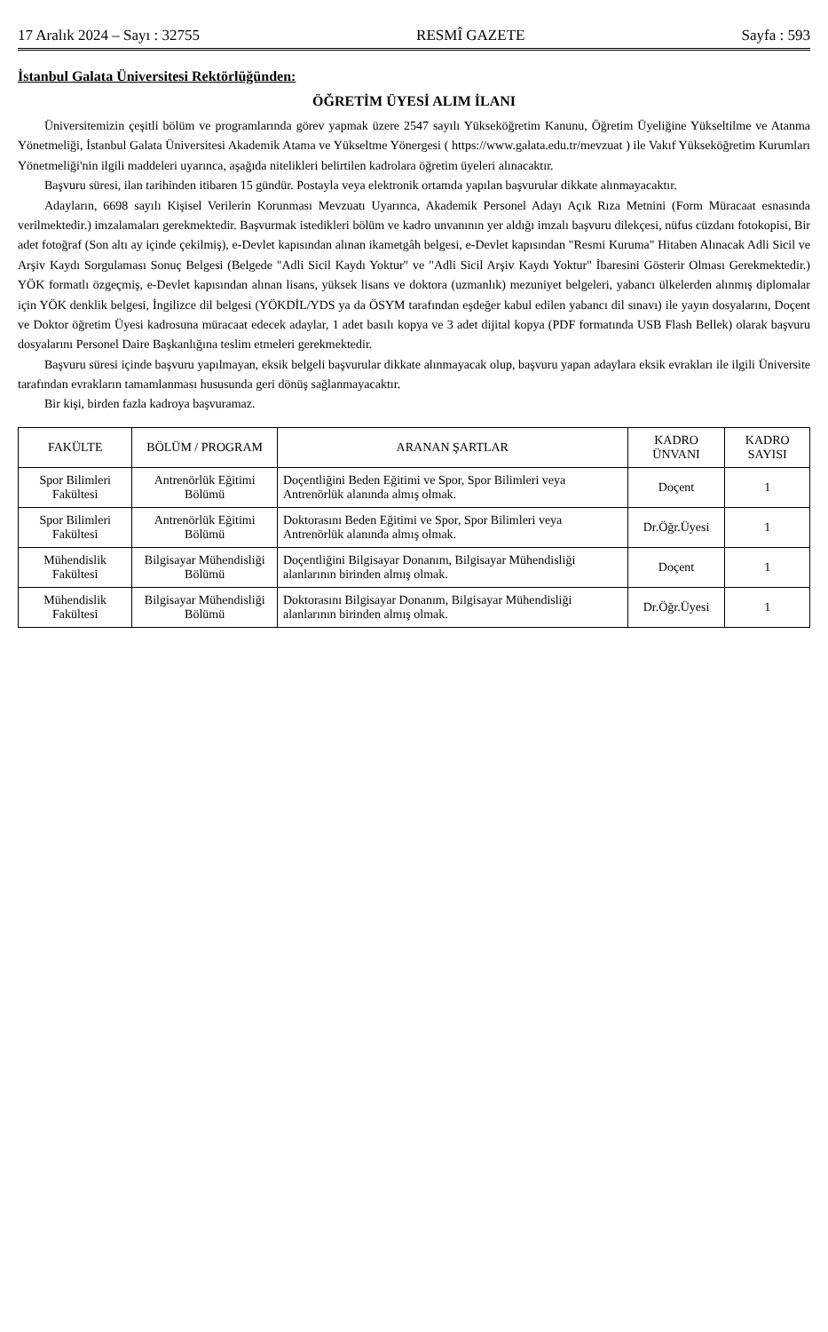17 Aralık 2024 – Sayı : 32755 RESMÎ GAZETE Sayfa : 593
İstanbul Galata Üniversitesi Rektörlüğünden:
ÖĞRETİM ÜYESİ ALIM İLANI
Üniversitemizin çeşitli bölüm ve programlarında görev yapmak üzere 2547 sayılı Yükseköğretim Kanunu, Öğretim Üyeliğine Yükseltilme ve Atanma Yönetmeliği, İstanbul Galata Üniversitesi Akademik Atama ve Yükseltme Yönergesi ( https://www.galata.edu.tr/mevzuat ) ile Vakıf Yükseköğretim Kurumları Yönetmeliği'nin ilgili maddeleri uyarınca, aşağıda nitelikleri belirtilen kadrolara öğretim üyeleri alınacaktır.
Başvuru süresi, ilan tarihinden itibaren 15 gündür. Postayla veya elektronik ortamda yapılan başvurular dikkate alınmayacaktır.
Adayların, 6698 sayılı Kişisel Verilerin Korunması Mevzuatı Uyarınca, Akademik Personel Adayı Açık Rıza Metnini (Form Müracaat esnasında verilmektedir.) imzalamaları gerekmektedir. Başvurmak istedikleri bölüm ve kadro unvanının yer aldığı imzalı başvuru dilekçesi, nüfus cüzdanı fotokopisi, Bir adet fotoğraf (Son altı ay içinde çekilmiş), e-Devlet kapısından alınan ikametgâh belgesi, e-Devlet kapısından "Resmi Kuruma" Hitaben Alınacak Adli Sicil ve Arşiv Kaydı Sorgulaması Sonuç Belgesi (Belgede "Adli Sicil Kaydı Yoktur" ve "Adli Sicil Arşiv Kaydı Yoktur" İbaresini Gösterir Olması Gerekmektedir.) YÖK formatlı özgeçmiş, e-Devlet kapısından alınan lisans, yüksek lisans ve doktora (uzmanlık) mezuniyet belgeleri, yabancı ülkelerden alınmış diplomalar için YÖK denklik belgesi, İngilizce dil belgesi (YÖKDİL/YDS ya da ÖSYM tarafından eşdeğer kabul edilen yabancı dil sınavı) ile yayın dosyalarını, Doçent ve Doktor öğretim Üyesi kadrosuna müracaat edecek adaylar, 1 adet basılı kopya ve 3 adet dijital kopya (PDF formatında USB Flash Bellek) olarak başvuru dosyalarını Personel Daire Başkanlığına teslim etmeleri gerekmektedir.
Başvuru süresi içinde başvuru yapılmayan, eksik belgeli başvurular dikkate alınmayacak olup, başvuru yapan adaylara eksik evrakları ile ilgili Üniversite tarafından evrakların tamamlanması hususunda geri dönüş sağlanmayacaktır.
Bir kişi, birden fazla kadroya başvuramaz.
| FAKÜLTE | BÖLÜM / PROGRAM | ARANAN ŞARTLAR | KADRO ÜNVANI | KADRO SAYISI |
| --- | --- | --- | --- | --- |
| Spor Bilimleri Fakültesi | Antrenörlük Eğitimi Bölümü | Doçentliğini Beden Eğitimi ve Spor, Spor Bilimleri veya Antrenörlük alanında almış olmak. | Doçent | 1 |
| Spor Bilimleri Fakültesi | Antrenörlük Eğitimi Bölümü | Doktorasını Beden Eğitimi ve Spor, Spor Bilimleri veya Antrenörlük alanında almış olmak. | Dr.Öğr.Üyesi | 1 |
| Mühendislik Fakültesi | Bilgisayar Mühendisliği Bölümü | Doçentliğini Bilgisayar Donanım, Bilgisayar Mühendisliği alanlarının birinden almış olmak. | Doçent | 1 |
| Mühendislik Fakültesi | Bilgisayar Mühendisliği Bölümü | Doktorasını Bilgisayar Donanım, Bilgisayar Mühendisliği alanlarının birinden almış olmak. | Dr.Öğr.Üyesi | 1 |